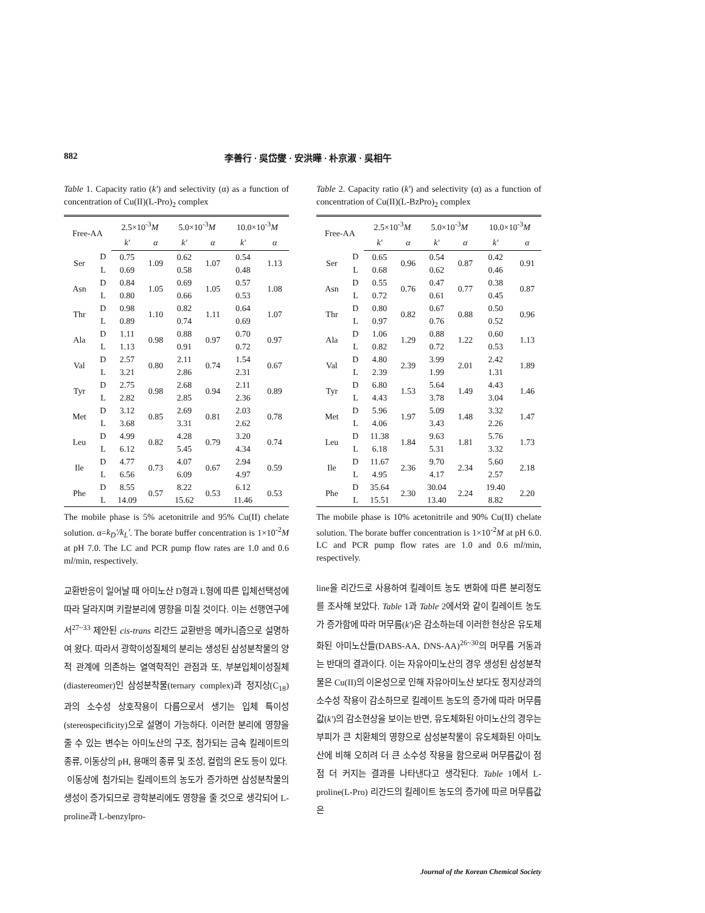882 李善行 · 吳岱燮 · 安洪曄 · 朴京淑 · 吳相午
Table 1. Capacity ratio (k') and selectivity (α) as a function of concentration of Cu(II)(L-Pro)<sub>2</sub> complex
| Free-AA | | 2.5×10<sup>-3</sup> M | | 5.0×10<sup>-3</sup> M | | 10.0×10<sup>-3</sup> M | |
| --- | --- | --- | --- | --- | --- | --- | --- |
| | | k' | α | k' | α | k' | α |
| Ser | D | 0.75 | 1.09 | 0.62 | 1.07 | 0.54 | 1.13 |
| | L | 0.69 | | 0.58 | | 0.48 | |
| Asn | D | 0.84 | 1.05 | 0.69 | 1.05 | 0.57 | 1.08 |
| | L | 0.80 | | 0.66 | | 0.53 | |
| Thr | D | 0.98 | 1.10 | 0.82 | 1.11 | 0.64 | 1.07 |
| | L | 0.89 | | 0.74 | | 0.69 | |
| Ala | D | 1.11 | 0.98 | 0.88 | 0.97 | 0.70 | 0.97 |
| | L | 1.13 | | 0.91 | | 0.72 | |
| Val | D | 2.57 | 0.80 | 2.11 | 0.74 | 1.54 | 0.67 |
| | L | 3.21 | | 2.86 | | 2.31 | |
| Tyr | D | 2.75 | 0.98 | 2.68 | 0.94 | 2.11 | 0.89 |
| | L | 2.82 | | 2.85 | | 2.36 | |
| Met | D | 3.12 | 0.85 | 2.69 | 0.81 | 2.03 | 0.78 |
| | L | 3.68 | | 3.31 | | 2.62 | |
| Leu | D | 4.99 | 0.82 | 4.28 | 0.79 | 3.20 | 0.74 |
| | L | 6.12 | | 5.45 | | 4.34 | |
| Ile | D | 4.77 | 0.73 | 4.07 | 0.67 | 2.94 | 0.59 |
| | L | 6.56 | | 6.09 | | 4.97 | |
| Phe | D | 8.55 | 0.57 | 8.22 | 0.53 | 6.12 | 0.53 |
| | L | 14.09 | | 15.62 | | 11.46 | |
The mobile phase is 5% acetonitrile and 95% Cu(II) chelate solution. α=k<sub>D</sub>'/k<sub>L</sub>'. The borate buffer concentration is 1×10<sup>-2</sup>M at pH 7.0. The LC and PCR pump flow rates are 1.0 and 0.6 ml/min, respectively.
교환반응이 일어날 때 아미노산 D형과 L형에 따른 입체선택성에 따라 달라지며 키랄분리에 영향을 미칠 것이다. 이는 선행연구에서<sup>27~33</sup> 제안된 cis-trans 리간드 교환반응 메카니즘으로 설명하여 왔다. 따라서 광학이성질체의 분리는 생성된 삼성분착물의 양적 관계에 의존하는 열역학적인 관점과 또, 부분입체이성질체(diastereomer)인 삼성분착물(ternary complex)과 정지상(C<sub>18</sub>)과의 소수성 상호작용이 다름으로서 생기는 입체 특이성(stereospecificity)으로 설명이 가능하다. 이러한 분리에 영향을 줄 수 있는 변수는 아미노산의 구조, 첨가되는 금속 킬레이트의 종류, 이동상의 pH, 용매의 종류 및 조성, 컬럼의 온도 등이 있다.
이동상에 첨가되는 킬레이트의 농도가 증가하면 삼성분착물의 생성이 증가되므로 광학분리에도 영향을 줄 것으로 생각되어 L-proline과 L-benzylpro-
Table 2. Capacity ratio (k') and selectivity (α) as a function of concentration of Cu(II)(L-BzPro)<sub>2</sub> complex
| Free-AA | | 2.5×10<sup>-3</sup> M | | 5.0×10<sup>-3</sup> M | | 10.0×10<sup>-3</sup> M | |
| --- | --- | --- | --- | --- | --- | --- | --- |
| | | k' | α | k' | α | k' | α |
| Ser | D | 0.65 | 0.96 | 0.54 | 0.87 | 0.42 | 0.91 |
| | L | 0.68 | | 0.62 | | 0.46 | |
| Asn | D | 0.55 | 0.76 | 0.47 | 0.77 | 0.38 | 0.87 |
| | L | 0.72 | | 0.61 | | 0.45 | |
| Thr | D | 0.80 | 0.82 | 0.67 | 0.88 | 0.50 | 0.96 |
| | L | 0.97 | | 0.76 | | 0.52 | |
| Ala | D | 1.06 | 1.29 | 0.88 | 1.22 | 0.60 | 1.13 |
| | L | 0.82 | | 0.72 | | 0.53 | |
| Val | D | 4.80 | 2.39 | 3.99 | 2.01 | 2.42 | 1.89 |
| | L | 2.39 | | 1.99 | | 1.31 | |
| Tyr | D | 6.80 | 1.53 | 5.64 | 1.49 | 4.43 | 1.46 |
| | L | 4.43 | | 3.78 | | 3.04 | |
| Met | D | 5.96 | 1.97 | 5.09 | 1.48 | 3.32 | 1.47 |
| | L | 4.06 | | 3.43 | | 2.26 | |
| Leu | D | 11.38 | 1.84 | 9.63 | 1.81 | 5.76 | 1.73 |
| | L | 6.18 | | 5.31 | | 3.32 | |
| Ile | D | 11.67 | 2.36 | 9.70 | 2.34 | 5.60 | 2.18 |
| | L | 4.95 | | 4.17 | | 2.57 | |
| Phe | D | 35.64 | 2.30 | 30.04 | 2.24 | 19.40 | 2.20 |
| | L | 15.51 | | 13.40 | | 8.82 | |
The mobile phase is 10% acetonitrile and 90% Cu(II) chelate solution. The borate buffer concentration is 1×10<sup>-2</sup>M at pH 6.0. LC and PCR pump flow rates are 1.0 and 0.6 ml/min, respectively.
line을 리간드로 사용하여 킬레이트 농도 변화에 따른 분리정도를 조사해 보았다. Table 1과 Table 2에서와 같이 킬레이트 농도가 증가함에 따라 머무름(k')은 감소하는데 이러한 현상은 유도체화된 아미노산들(DABS-AA, DNS-AA)<sup>26~30</sup>의 머무름 거동과는 반대의 결과이다. 이는 자유아미노산의 경우 생성된 삼성분착물은 Cu(II)의 이온성으로 인해 자유아미노산 보다도 정지상과의 소수성 작용이 감소하므로 킬레이트 농도의 증가에 따라 머무름값(k')의 감소현상을 보이는 반면, 유도체화된 아미노산의 경우는 부피가 큰 치환체의 영향으로 삼성분착물이 유도체화된 아미노산에 비해 오히려 더 큰 소수성 작용을 함으로써 머무름값이 점점 더 커지는 결과를 나타낸다고 생각된다. Table 1에서 L-proline(L-Pro) 리간드의 킬레이트 농도의 증가에 따르 머무름값은
Journal of the Korean Chemical Society